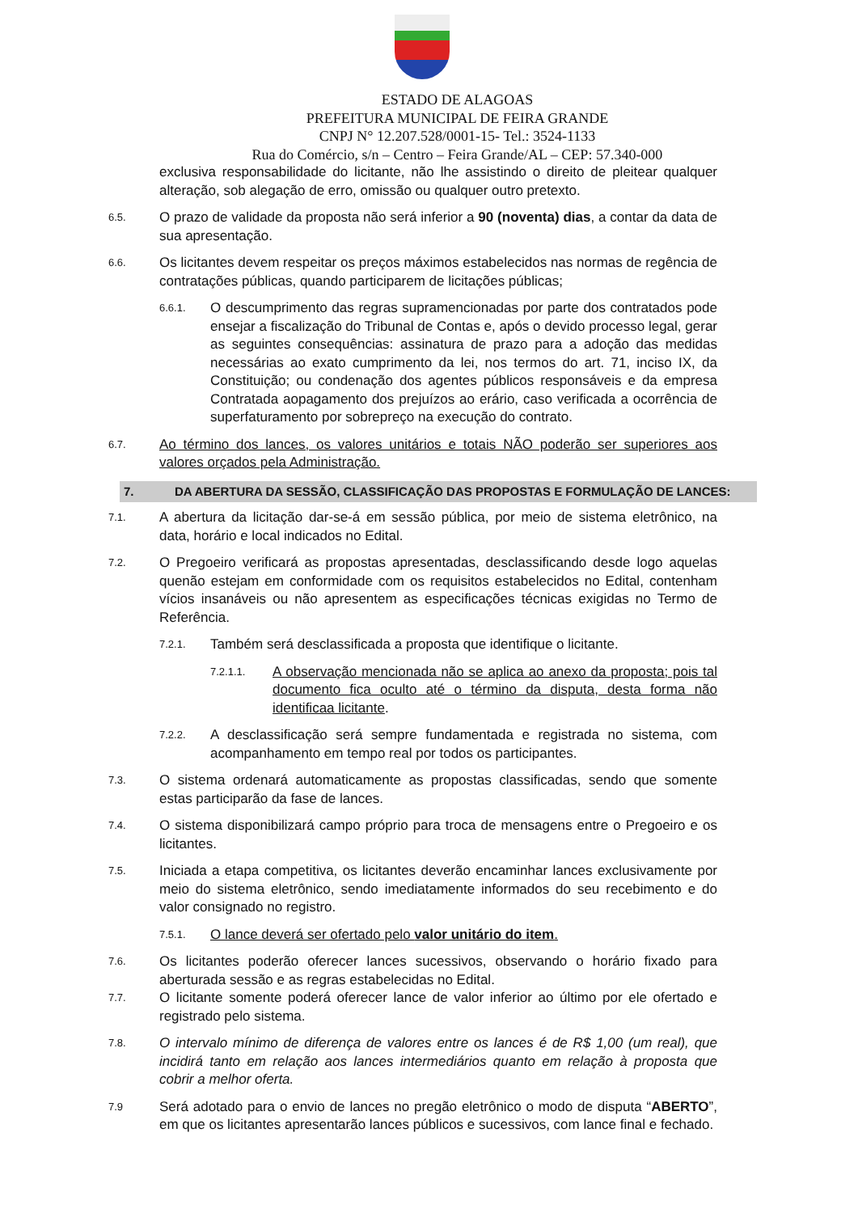ESTADO DE ALAGOAS
PREFEITURA MUNICIPAL DE FEIRA GRANDE
CNPJ N° 12.207.528/0001-15- Tel.: 3524-1133
Rua do Comércio, s/n – Centro – Feira Grande/AL – CEP: 57.340-000
exclusiva responsabilidade do licitante, não lhe assistindo o direito de pleitear qualquer alteração, sob alegação de erro, omissão ou qualquer outro pretexto.
6.5.
O prazo de validade da proposta não será inferior a 90 (noventa) dias, a contar da data de sua apresentação.
6.6.
Os licitantes devem respeitar os preços máximos estabelecidos nas normas de regência de contratações públicas, quando participarem de licitações públicas;
6.6.1.
O descumprimento das regras supramencionadas por parte dos contratados pode ensejar a fiscalização do Tribunal de Contas e, após o devido processo legal, gerar as seguintes consequências: assinatura de prazo para a adoção das medidas necessárias ao exato cumprimento da lei, nos termos do art. 71, inciso IX, da Constituição; ou condenação dos agentes públicos responsáveis e da empresa Contratada aopagamento dos prejuízos ao erário, caso verificada a ocorrência de superfaturamento por sobrepreço na execução do contrato.
6.7.
Ao término dos lances, os valores unitários e totais NÃO poderão ser superiores aos valores orçados pela Administração.
7. DA ABERTURA DA SESSÃO, CLASSIFICAÇÃO DAS PROPOSTAS E FORMULAÇÃO DE LANCES:
7.1.
A abertura da licitação dar-se-á em sessão pública, por meio de sistema eletrônico, na data, horário e local indicados no Edital.
7.2.
O Pregoeiro verificará as propostas apresentadas, desclassificando desde logo aquelas quenão estejam em conformidade com os requisitos estabelecidos no Edital, contenham vícios insanáveis ou não apresentem as especificações técnicas exigidas no Termo de Referência.
7.2.1.
Também será desclassificada a proposta que identifique o licitante.
7.2.1.1.
A observação mencionada não se aplica ao anexo da proposta; pois tal documento fica oculto até o término da disputa, desta forma não identificaa licitante.
7.2.2.
A desclassificação será sempre fundamentada e registrada no sistema, com acompanhamento em tempo real por todos os participantes.
7.3.
O sistema ordenará automaticamente as propostas classificadas, sendo que somente estas participarão da fase de lances.
7.4.
O sistema disponibilizará campo próprio para troca de mensagens entre o Pregoeiro e os licitantes.
7.5.
Iniciada a etapa competitiva, os licitantes deverão encaminhar lances exclusivamente por meio do sistema eletrônico, sendo imediatamente informados do seu recebimento e do valor consignado no registro.
7.5.1.
O lance deverá ser ofertado pelo valor unitário do item.
7.6.
Os licitantes poderão oferecer lances sucessivos, observando o horário fixado para aberturada sessão e as regras estabelecidas no Edital.
7.7.
O licitante somente poderá oferecer lance de valor inferior ao último por ele ofertado e registrado pelo sistema.
7.8.
O intervalo mínimo de diferença de valores entre os lances é de R$ 1,00 (um real), que incidirá tanto em relação aos lances intermediários quanto em relação à proposta que cobrir a melhor oferta.
7.9
Será adotado para o envio de lances no pregão eletrônico o modo de disputa “ABERTO”, em que os licitantes apresentarão lances públicos e sucessivos, com lance final e fechado.